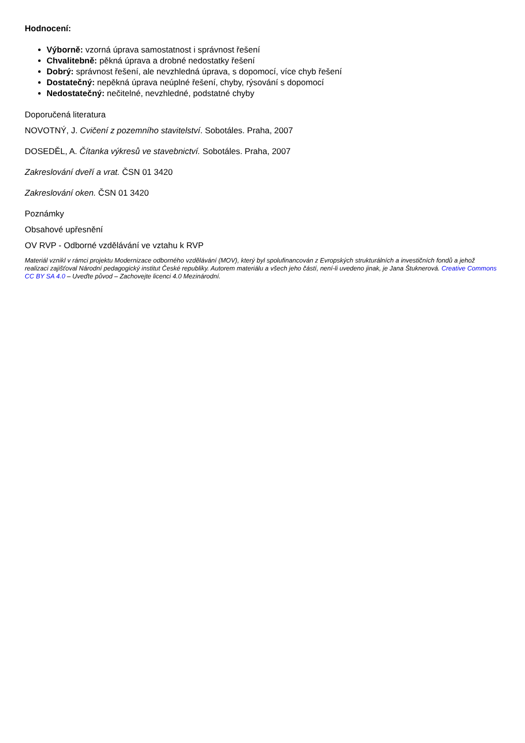Hodnocení:
Výborně: vzorná úprava samostatnost i správnost řešení
Chvalitebně: pěkná úprava a drobné nedostatky řešení
Dobrý: správnost řešení, ale nevzhledná úprava, s dopomocí, více chyb řešení
Dostatečný: nepěkná úprava neúplné řešení, chyby, rýsování s dopomocí
Nedostatečný: nečitelné, nevzhledné, podstatné chyby
Doporučená literatura
NOVOTNÝ, J. Cvičení z pozemního stavitelství. Sobotáles. Praha, 2007
DOSEDĚL, A. Čítanka výkresů ve stavebnictví. Sobotáles. Praha, 2007
Zakreslování dveří a vrat. ČSN 01 3420
Zakreslování oken. ČSN 01 3420
Poznámky
Obsahové upřesnění
OV RVP - Odborné vzdělávání ve vztahu k RVP
Materiál vznikl v rámci projektu Modernizace odborného vzdělávání (MOV), který byl spolufinancován z Evropských strukturálních a investičních fondů a jehož realizaci zajišťoval Národní pedagogický institut České republiky. Autorem materiálu a všech jeho částí, není-li uvedeno jinak, je Jana Štuknerová. Creative Commons CC BY SA 4.0 – Uveďte původ – Zachovejte licenci 4.0 Mezinárodní.